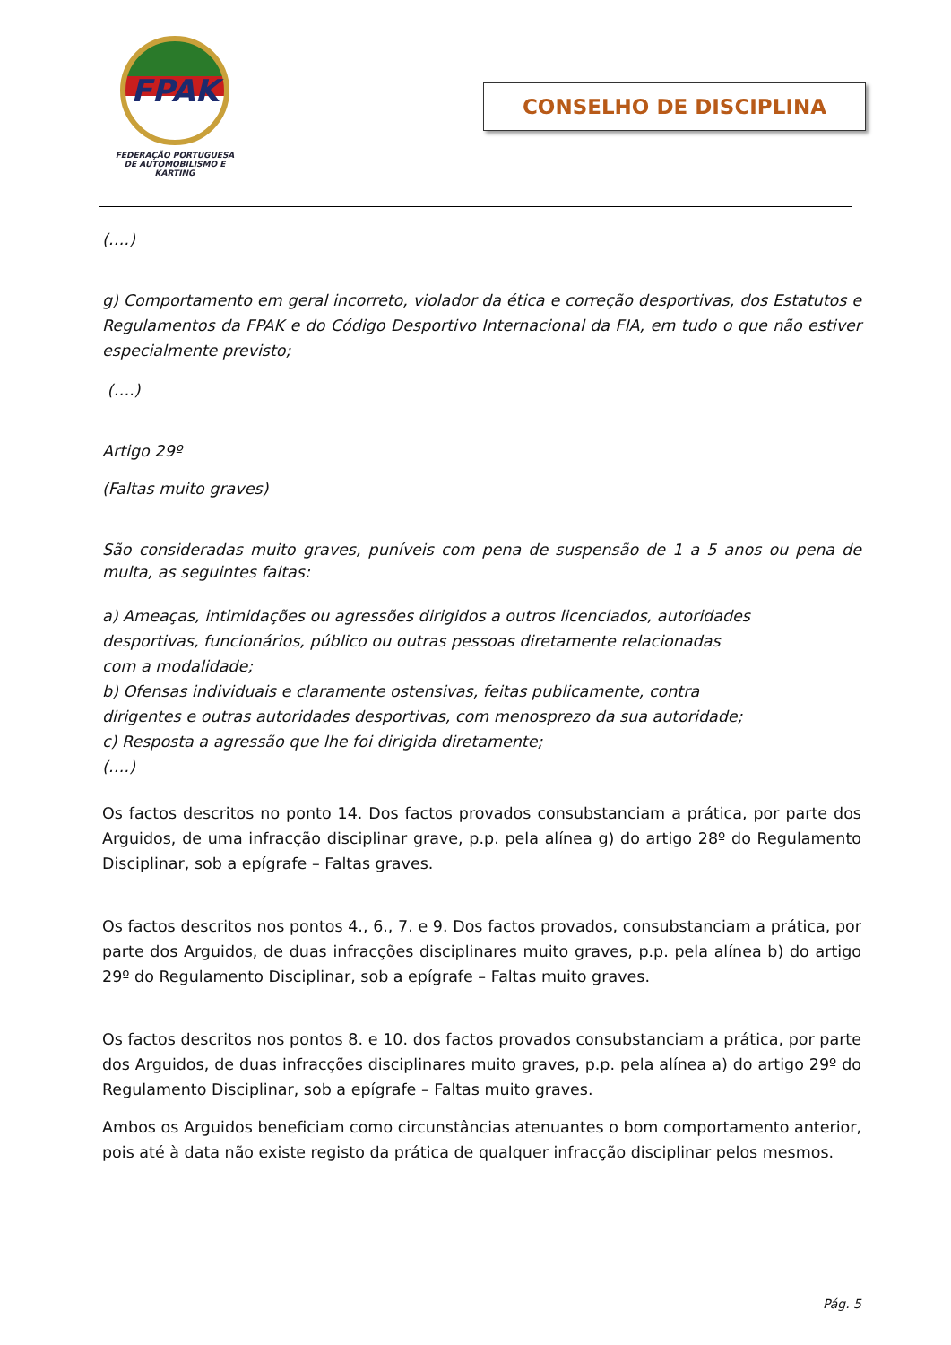FPAK
FEDERAÇÃO PORTUGUESA
DE AUTOMOBILISMO E KARTING
CONSELHO DE DISCIPLINA
(….)
g) Comportamento em geral incorreto, violador da ética e correção desportivas, dos Estatutos e Regulamentos da FPAK e do Código Desportivo Internacional da FIA, em tudo o que não estiver especialmente previsto;
(….)
Artigo 29º
(Faltas muito graves)
São consideradas muito graves, puníveis com pena de suspensão de 1 a 5 anos ou pena de multa, as seguintes faltas:
a) Ameaças, intimidações ou agressões dirigidos a outros licenciados, autoridades
desportivas, funcionários, público ou outras pessoas diretamente relacionadas
com a modalidade;
b) Ofensas individuais e claramente ostensivas, feitas publicamente, contra
dirigentes e outras autoridades desportivas, com menosprezo da sua autoridade;
c) Resposta a agressão que lhe foi dirigida diretamente;
(….)
Os factos descritos no ponto 14. Dos factos provados consubstanciam a prática, por parte dos Arguidos, de uma infracção disciplinar grave, p.p. pela alínea g) do artigo 28º do Regulamento Disciplinar, sob a epígrafe – Faltas graves.
Os factos descritos nos pontos 4., 6., 7. e 9. Dos factos provados, consubstanciam a prática, por parte dos Arguidos, de duas infracções disciplinares muito graves, p.p. pela alínea b) do artigo 29º do Regulamento Disciplinar, sob a epígrafe – Faltas muito graves.
Os factos descritos nos pontos 8. e 10. dos factos provados consubstanciam a prática, por parte dos Arguidos, de duas infracções disciplinares muito graves, p.p. pela alínea a) do artigo 29º do Regulamento Disciplinar, sob a epígrafe – Faltas muito graves.
Ambos os Arguidos beneficiam como circunstâncias atenuantes o bom comportamento anterior, pois até à data não existe registo da prática de qualquer infracção disciplinar pelos mesmos.
Pág. 5